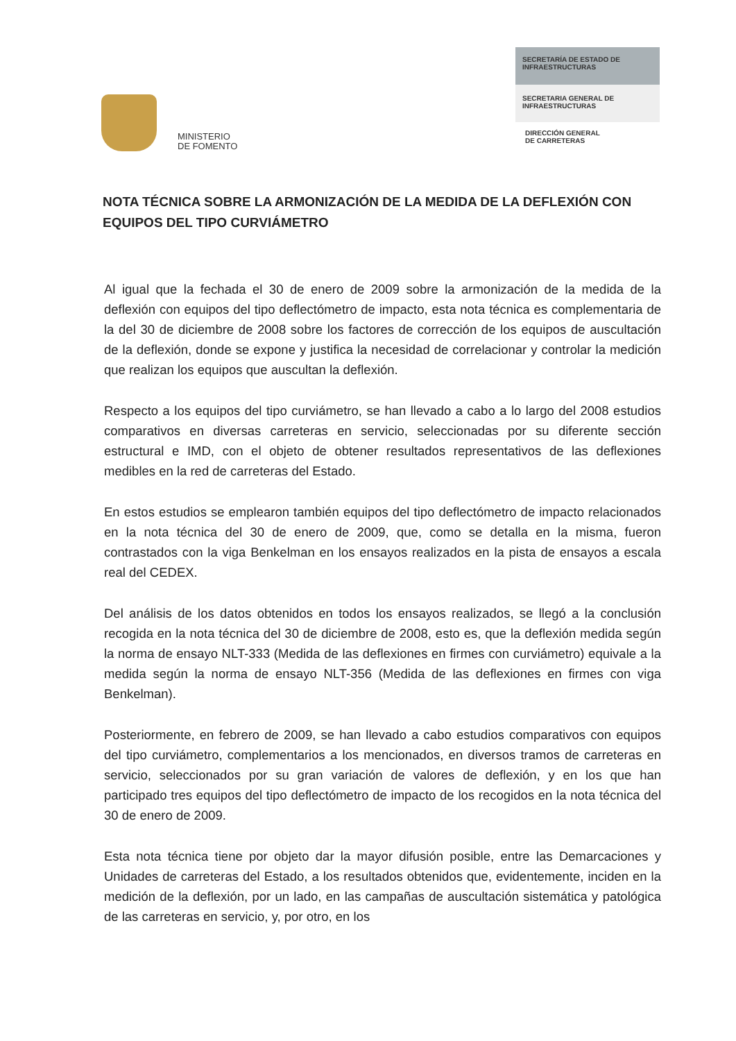MINISTERIO
DE FOMENTO
SECRETARÍA DE ESTADO DE
INFRAESTRUCTURAS
SECRETARIA GENERAL DE
INFRAESTRUCTURAS
DIRECCIÓN GENERAL
DE CARRETERAS
NOTA TÉCNICA SOBRE LA ARMONIZACIÓN DE LA MEDIDA DE LA DEFLEXIÓN CON EQUIPOS DEL TIPO CURVIÁMETRO
Al igual que la fechada el 30 de enero de 2009 sobre la armonización de la medida de la deflexión con equipos del tipo deflectómetro de impacto, esta nota técnica es complementaria de la del 30 de diciembre de 2008 sobre los factores de corrección de los equipos de auscultación de la deflexión, donde se expone y justifica la necesidad de correlacionar y controlar la medición que realizan los equipos que auscultan la deflexión.
Respecto a los equipos del tipo curviámetro, se han llevado a cabo a lo largo del 2008 estudios comparativos en diversas carreteras en servicio, seleccionadas por su diferente sección estructural e IMD, con el objeto de obtener resultados representativos de las deflexiones medibles en la red de carreteras del Estado.
En estos estudios se emplearon también equipos del tipo deflectómetro de impacto relacionados en la nota técnica del 30 de enero de 2009, que, como se detalla en la misma, fueron contrastados con la viga Benkelman en los ensayos realizados en la pista de ensayos a escala real del CEDEX.
Del análisis de los datos obtenidos en todos los ensayos realizados, se llegó a la conclusión recogida en la nota técnica del 30 de diciembre de 2008, esto es, que la deflexión medida según la norma de ensayo NLT-333 (Medida de las deflexiones en firmes con curviámetro) equivale a la medida según la norma de ensayo NLT-356 (Medida de las deflexiones en firmes con viga Benkelman).
Posteriormente, en febrero de 2009, se han llevado a cabo estudios comparativos con equipos del tipo curviámetro, complementarios a los mencionados, en diversos tramos de carreteras en servicio, seleccionados por su gran variación de valores de deflexión, y en los que han participado tres equipos del tipo deflectómetro de impacto de los recogidos en la nota técnica del 30 de enero de 2009.
Esta nota técnica tiene por objeto dar la mayor difusión posible, entre las Demarcaciones y Unidades de carreteras del Estado, a los resultados obtenidos que, evidentemente, inciden en la medición de la deflexión, por un lado, en las campañas de auscultación sistemática y patológica de las carreteras en servicio, y, por otro, en los